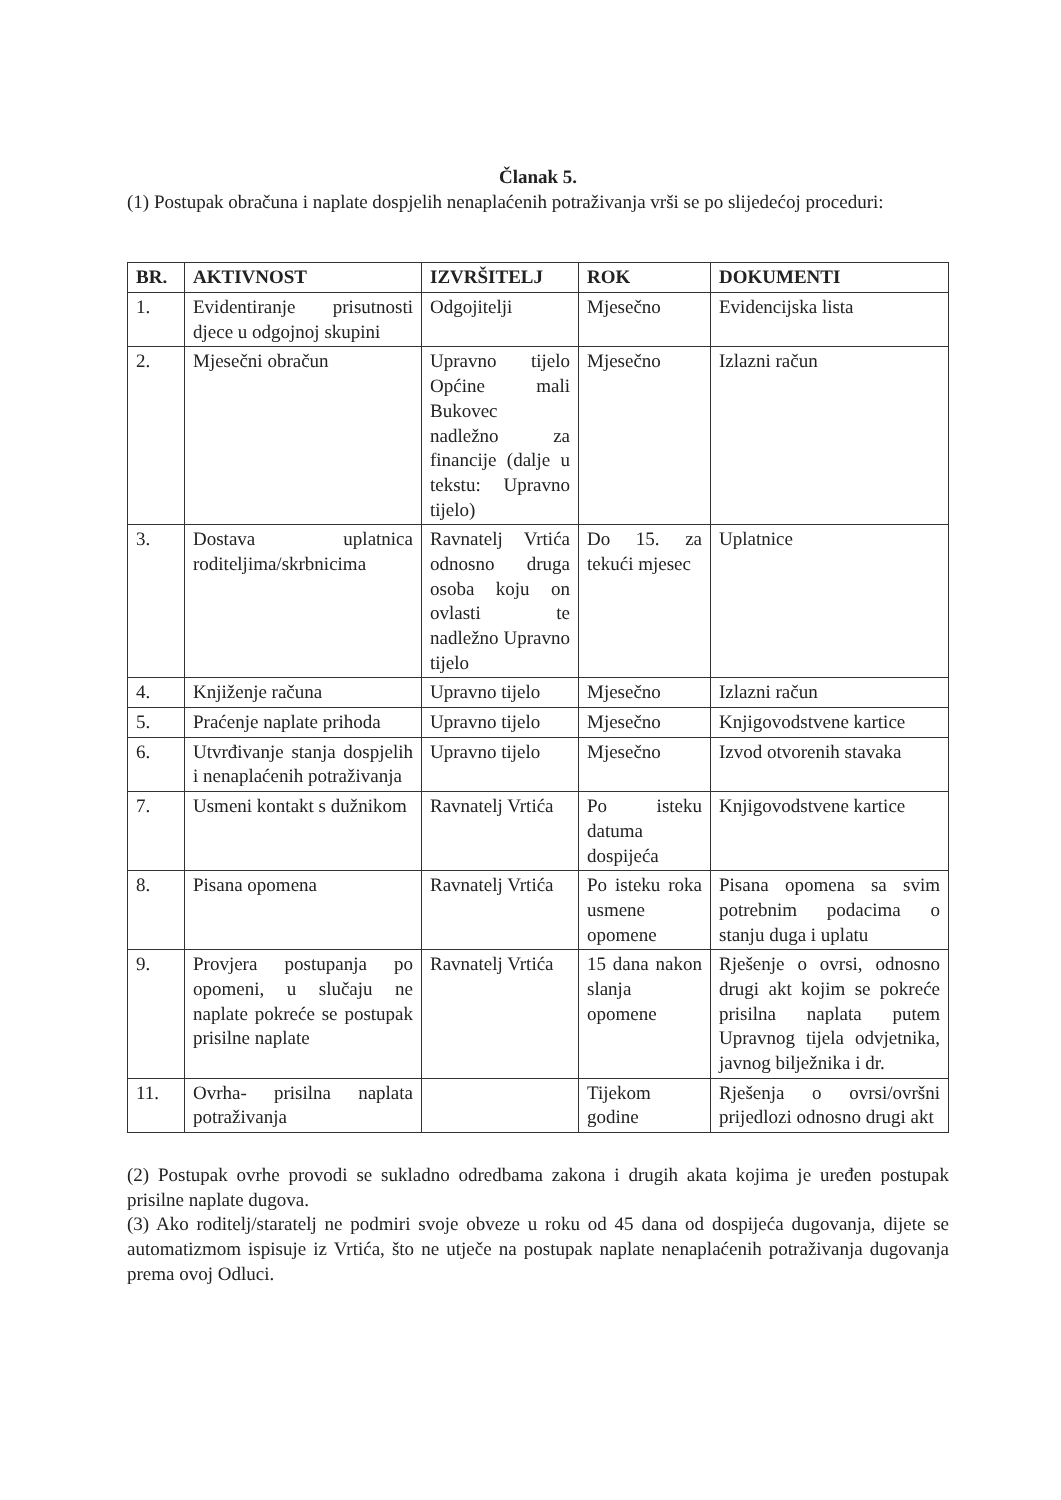Članak 5.
(1) Postupak obračuna i naplate dospjelih nenaplaćenih potraživanja vrši se po slijedećoj proceduri:
| BR. | AKTIVNOST | IZVRŠITELJ | ROK | DOKUMENTI |
| --- | --- | --- | --- | --- |
| 1. | Evidentiranje prisutnosti djece u odgojnoj skupini | Odgojitelji | Mjesečno | Evidencijska lista |
| 2. | Mjesečni obračun | Upravno tijelo Općine mali Bukovec nadležno za financije (dalje u tekstu: Upravno tijelo) | Mjesečno | Izlazni račun |
| 3. | Dostava uplatnica roditeljima/skrbnicima | Ravnatelj Vrtića odnosno druga osoba koju on ovlasti te nadležno Upravno tijelo | Do 15. za tekući mjesec | Uplatnice |
| 4. | Knjiženje računa | Upravno tijelo | Mjesečno | Izlazni račun |
| 5. | Praćenje naplate prihoda | Upravno tijelo | Mjesečno | Knjigovodstvene kartice |
| 6. | Utvrđivanje stanja dospjelih i nenaplaćenih potraživanja | Upravno tijelo | Mjesečno | Izvod otvorenih stavaka |
| 7. | Usmeni kontakt s dužnikom | Ravnatelj Vrtića | Po isteku datuma dospijeća | Knjigovodstvene kartice |
| 8. | Pisana opomena | Ravnatelj Vrtića | Po isteku roka usmene opomene | Pisana opomena sa svim potrebnim podacima o stanju duga i uplatu |
| 9. | Provjera postupanja po opomeni, u slučaju ne naplate pokreće se postupak prisilne naplate | Ravnatelj Vrtića | 15 dana nakon slanja opomene | Rješenje o ovrsi, odnosno drugi akt kojim se pokreće prisilna naplata putem Upravnog tijela odvjetnika, javnog bilježnika i dr. |
| 11. | Ovrha- prisilna naplata potraživanja | | Tijekom godine | Rješenja o ovrsi/ovršni prijedlozi odnosno drugi akt |
(2) Postupak ovrhe provodi se sukladno odredbama zakona i drugih akata kojima je uređen postupak prisilne naplate dugova.
(3) Ako roditelj/staratelj ne podmiri svoje obveze u roku od 45 dana od dospijeća dugovanja, dijete se automatizmom ispisuje iz Vrtića, što ne utječe na postupak naplate nenaplaćenih potraživanja dugovanja prema ovoj Odluci.